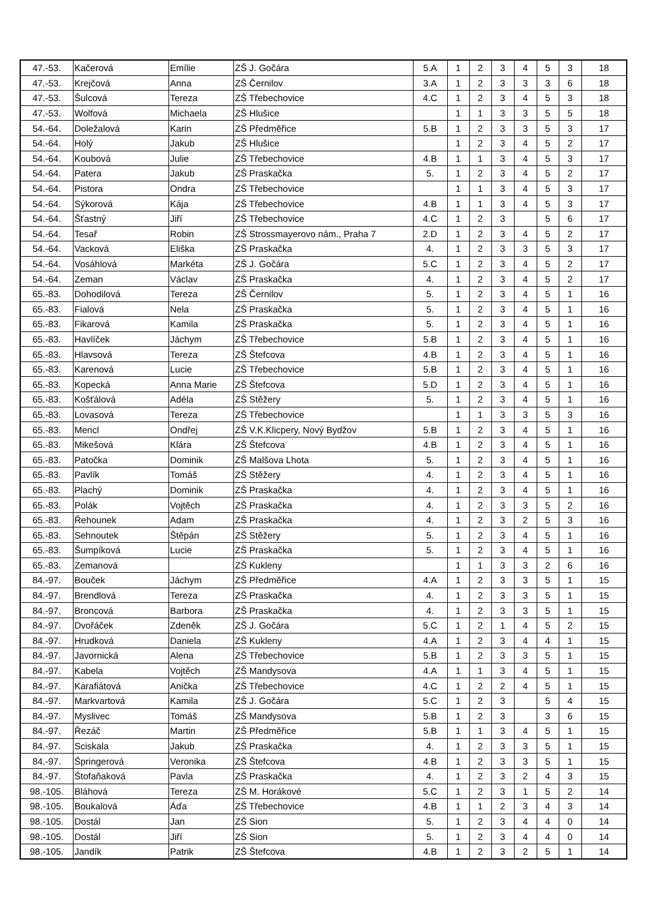| 47.-53. | Kačerová | Emílie | ZŠ J. Gočára | 5.A | 1 | 2 | 3 | 4 | 5 | 3 | 18 |
| 47.-53. | Krejčová | Anna | ZŠ Černilov | 3.A | 1 | 2 | 3 | 3 | 3 | 6 | 18 |
| 47.-53. | Šulcová | Tereza | ZŠ Třebechovice | 4.C | 1 | 2 | 3 | 4 | 5 | 3 | 18 |
| 47.-53. | Wolfová | Michaela | ZŠ Hlušice | | 1 | 1 | 3 | 3 | 5 | 5 | 18 |
| 54.-64. | Doležalová | Karin | ZŠ Předměřice | 5.B | 1 | 2 | 3 | 3 | 5 | 3 | 17 |
| 54.-64. | Holý | Jakub | ZŠ Hlušice | | 1 | 2 | 3 | 4 | 5 | 2 | 17 |
| 54.-64. | Koubová | Julie | ZŠ Třebechovice | 4.B | 1 | 1 | 3 | 4 | 5 | 3 | 17 |
| 54.-64. | Patera | Jakub | ZŠ Praskačka | 5. | 1 | 2 | 3 | 4 | 5 | 2 | 17 |
| 54.-64. | Pistora | Ondra | ZŠ Třebechovice | | 1 | 1 | 3 | 4 | 5 | 3 | 17 |
| 54.-64. | Sýkorová | Kája | ZŠ Třebechovice | 4.B | 1 | 1 | 3 | 4 | 5 | 3 | 17 |
| 54.-64. | Šťastný | Jiří | ZŠ Třebechovice | 4.C | 1 | 2 | 3 | | 5 | 6 | 17 |
| 54.-64. | Tesař | Robin | ZŠ Strossmayerovo nám., Praha 7 | 2.D | 1 | 2 | 3 | 4 | 5 | 2 | 17 |
| 54.-64. | Vacková | Eliška | ZŠ Praskačka | 4. | 1 | 2 | 3 | 3 | 5 | 3 | 17 |
| 54.-64. | Vosáhlová | Markéta | ZŠ J. Gočára | 5.C | 1 | 2 | 3 | 4 | 5 | 2 | 17 |
| 54.-64. | Zeman | Václav | ZŠ Praskačka | 4. | 1 | 2 | 3 | 4 | 5 | 2 | 17 |
| 65.-83. | Dohodilová | Tereza | ZŠ Černilov | 5. | 1 | 2 | 3 | 4 | 5 | 1 | 16 |
| 65.-83. | Fialová | Nela | ZŠ Praskačka | 5. | 1 | 2 | 3 | 4 | 5 | 1 | 16 |
| 65.-83. | Fikarová | Kamila | ZŠ Praskačka | 5. | 1 | 2 | 3 | 4 | 5 | 1 | 16 |
| 65.-83. | Havlíček | Jáchym | ZŠ Třebechovice | 5.B | 1 | 2 | 3 | 4 | 5 | 1 | 16 |
| 65.-83. | Hlavsová | Tereza | ZŠ Štefcova | 4.B | 1 | 2 | 3 | 4 | 5 | 1 | 16 |
| 65.-83. | Karenová | Lucie | ZŠ Třebechovice | 5.B | 1 | 2 | 3 | 4 | 5 | 1 | 16 |
| 65.-83. | Kopecká | Anna Marie | ZŠ Štefcova | 5.D | 1 | 2 | 3 | 4 | 5 | 1 | 16 |
| 65.-83. | Košťálová | Adéla | ZŠ Stěžery | 5. | 1 | 2 | 3 | 4 | 5 | 1 | 16 |
| 65.-83. | Lovasová | Tereza | ZŠ Třebechovice | | 1 | 1 | 3 | 3 | 5 | 3 | 16 |
| 65.-83. | Mencl | Ondřej | ZŠ V.K.Klicpery, Nový Bydžov | 5.B | 1 | 2 | 3 | 4 | 5 | 1 | 16 |
| 65.-83. | Mikešová | Klára | ZŠ Štefcova | 4.B | 1 | 2 | 3 | 4 | 5 | 1 | 16 |
| 65.-83. | Patočka | Dominik | ZŠ Malšova Lhota | 5. | 1 | 2 | 3 | 4 | 5 | 1 | 16 |
| 65.-83. | Pavlík | Tomáš | ZŠ Stěžery | 4. | 1 | 2 | 3 | 4 | 5 | 1 | 16 |
| 65.-83. | Plachý | Dominik | ZŠ Praskačka | 4. | 1 | 2 | 3 | 4 | 5 | 1 | 16 |
| 65.-83. | Polák | Vojtěch | ZŠ Praskačka | 4. | 1 | 2 | 3 | 3 | 5 | 2 | 16 |
| 65.-83. | Řehounek | Adam | ZŠ Praskačka | 4. | 1 | 2 | 3 | 2 | 5 | 3 | 16 |
| 65.-83. | Sehnoutek | Štěpán | ZŠ Stěžery | 5. | 1 | 2 | 3 | 4 | 5 | 1 | 16 |
| 65.-83. | Šumpíková | Lucie | ZŠ Praskačka | 5. | 1 | 2 | 3 | 4 | 5 | 1 | 16 |
| 65.-83. | Zemanová | | ZŠ Kukleny | | 1 | 1 | 3 | 3 | 2 | 6 | 16 |
| 84.-97. | Bouček | Jáchym | ZŠ Předměřice | 4.A | 1 | 2 | 3 | 3 | 5 | 1 | 15 |
| 84.-97. | Brendlová | Tereza | ZŠ Praskačka | 4. | 1 | 2 | 3 | 3 | 5 | 1 | 15 |
| 84.-97. | Broncová | Barbora | ZŠ Praskačka | 4. | 1 | 2 | 3 | 3 | 5 | 1 | 15 |
| 84.-97. | Dvořáček | Zdeněk | ZŠ J. Gočára | 5.C | 1 | 2 | 1 | 4 | 5 | 2 | 15 |
| 84.-97. | Hrudková | Daniela | ZŠ Kukleny | 4.A | 1 | 2 | 3 | 4 | 4 | 1 | 15 |
| 84.-97. | Javornická | Alena | ZŠ Třebechovice | 5.B | 1 | 2 | 3 | 3 | 5 | 1 | 15 |
| 84.-97. | Kabela | Vojtěch | ZŠ Mandysova | 4.A | 1 | 1 | 3 | 4 | 5 | 1 | 15 |
| 84.-97. | Karafiátová | Anička | ZŠ Třebechovice | 4.C | 1 | 2 | 2 | 4 | 5 | 1 | 15 |
| 84.-97. | Markvartová | Kamila | ZŠ J. Gočára | 5.C | 1 | 2 | 3 | | 5 | 4 | 15 |
| 84.-97. | Myslivec | Tomáš | ZŠ Mandysova | 5.B | 1 | 2 | 3 | | 3 | 6 | 15 |
| 84.-97. | Řezáč | Martin | ZŠ Předměřice | 5.B | 1 | 1 | 3 | 4 | 5 | 1 | 15 |
| 84.-97. | Sciskala | Jakub | ZŠ Praskačka | 4. | 1 | 2 | 3 | 3 | 5 | 1 | 15 |
| 84.-97. | Špringerová | Veronika | ZŠ Štefcova | 4.B | 1 | 2 | 3 | 3 | 5 | 1 | 15 |
| 84.-97. | Štofaňaková | Pavla | ZŠ Praskačka | 4. | 1 | 2 | 3 | 2 | 4 | 3 | 15 |
| 98.-105. | Bláhová | Tereza | ZŠ M. Horákové | 5.C | 1 | 2 | 3 | 1 | 5 | 2 | 14 |
| 98.-105. | Boukalová | Áďa | ZŠ Třebechovice | 4.B | 1 | 1 | 2 | 3 | 4 | 3 | 14 |
| 98.-105. | Dostál | Jan | ZŠ Sion | 5. | 1 | 2 | 3 | 4 | 4 | 0 | 14 |
| 98.-105. | Dostál | Jiří | ZŠ Sion | 5. | 1 | 2 | 3 | 4 | 4 | 0 | 14 |
| 98.-105. | Jandík | Patrik | ZŠ Štefcova | 4.B | 1 | 2 | 3 | 2 | 5 | 1 | 14 |